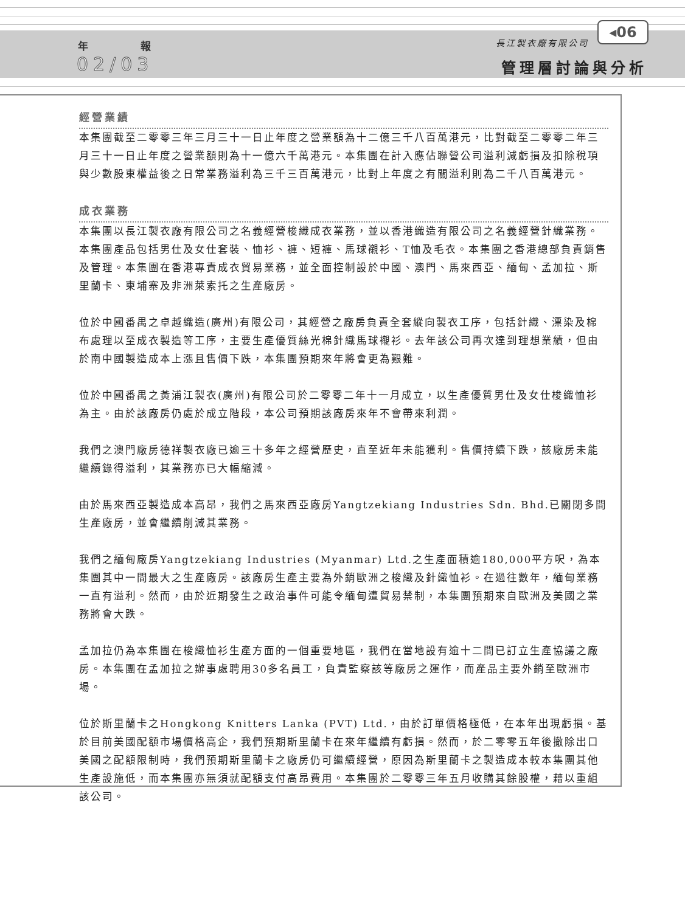年 報
02/03
長江製衣廠有限公司
◂06
管理層討論與分析
經營業績
本集團截至二零零三年三月三十一日止年度之營業額為十二億三千八百萬港元，比對截至二零零二年三月三十一日止年度之營業額則為十一億六千萬港元。本集團在計入應佔聯營公司溢利減虧損及扣除稅項與少數股東權益後之日常業務溢利為三千三百萬港元，比對上年度之有關溢利則為二千八百萬港元。
成衣業務
本集團以長江製衣廠有限公司之名義經營梭織成衣業務，並以香港織造有限公司之名義經營針織業務。本集團產品包括男仕及女仕套裝、恤衫、褲、短褲、馬球襯衫、T恤及毛衣。本集團之香港總部負責銷售及管理。本集團在香港專責成衣貿易業務，並全面控制設於中國、澳門、馬來西亞、緬甸、孟加拉、斯里蘭卡、柬埔寨及非洲萊索托之生產廠房。
位於中國番禺之卓越織造(廣州)有限公司，其經營之廠房負責全套縱向製衣工序，包括針織、漂染及棉布處理以至成衣製造等工序，主要生產優質絲光棉針織馬球襯衫。去年該公司再次達到理想業績，但由於南中國製造成本上漲且售價下跌，本集團預期來年將會更為艱難。
位於中國番禺之黃浦江製衣(廣州)有限公司於二零零二年十一月成立，以生產優質男仕及女仕梭織恤衫為主。由於該廠房仍處於成立階段，本公司預期該廠房來年不會帶來利潤。
我們之澳門廠房德祥製衣廠已逾三十多年之經營歷史，直至近年未能獲利。售價持續下跌，該廠房未能繼續錄得溢利，其業務亦已大幅縮減。
由於馬來西亞製造成本高昂，我們之馬來西亞廠房Yangtzekiang Industries Sdn. Bhd.已關閉多間生產廠房，並會繼續削減其業務。
我們之緬甸廠房Yangtzekiang Industries (Myanmar) Ltd.之生產面積逾180,000平方呎，為本集團其中一間最大之生產廠房。該廠房生產主要為外銷歐洲之梭織及針織恤衫。在過往數年，緬甸業務一直有溢利。然而，由於近期發生之政治事件可能令緬甸遭貿易禁制，本集團預期來自歐洲及美國之業務將會大跌。
孟加拉仍為本集團在梭織恤衫生產方面的一個重要地區，我們在當地設有逾十二間已訂立生產協議之廠房。本集團在孟加拉之辦事處聘用30多名員工，負責監察該等廠房之運作，而產品主要外銷至歐洲市場。
位於斯里蘭卡之Hongkong Knitters Lanka (PVT) Ltd.，由於訂單價格極低，在本年出現虧損。基於目前美國配額市場價格高企，我們預期斯里蘭卡在來年繼續有虧損。然而，於二零零五年後撤除出口美國之配額限制時，我們預期斯里蘭卡之廠房仍可繼續經營，原因為斯里蘭卡之製造成本較本集團其他生產設施低，而本集團亦無須就配額支付高昂費用。本集團於二零零三年五月收購其餘股權，藉以重組該公司。